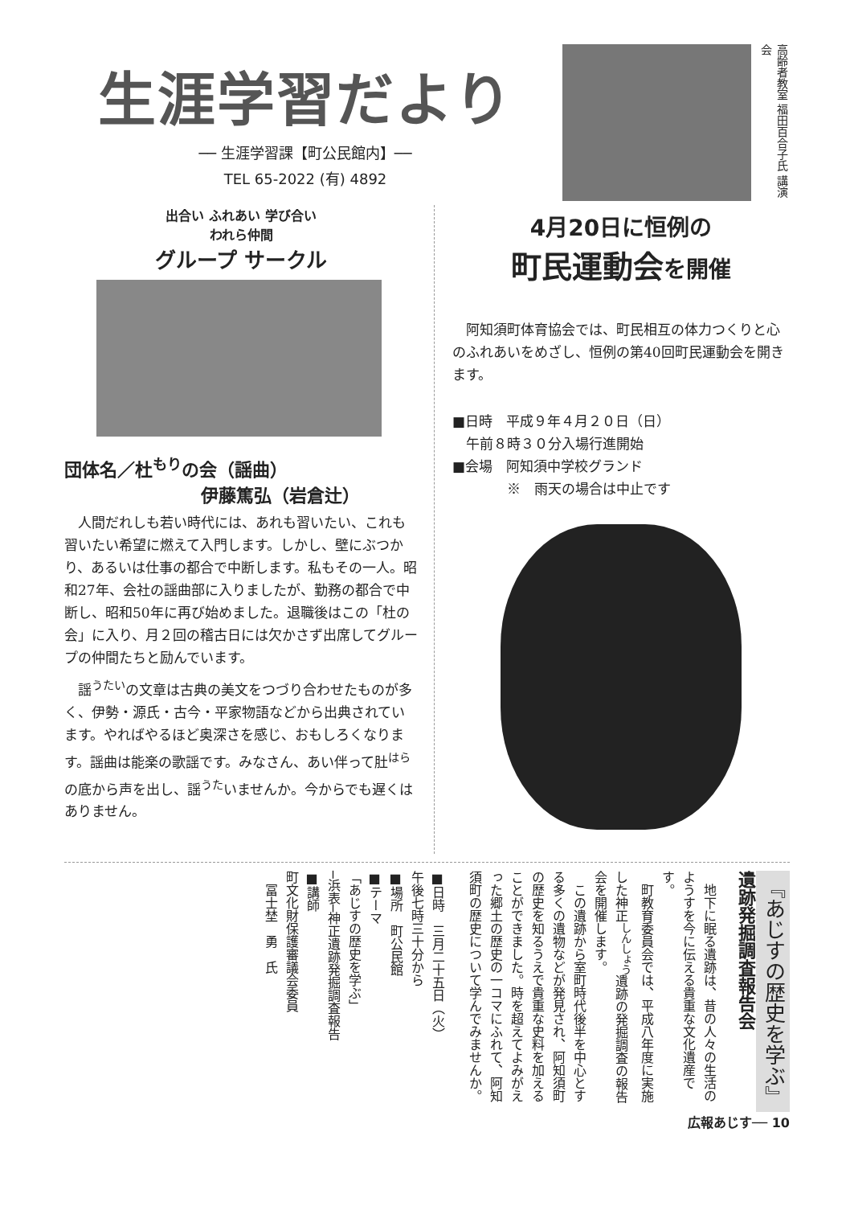生涯学習だより
── 生涯学習課【町公民館内】──
TEL 65-2022 (有) 4892
高齢者教室 福田百合子氏 講演会
出合い ふれあい 学び合い
われら仲間
グループ サークル
団体名／杜<sup>もり</sup>の会（謡曲）
伊藤篤弘（岩倉辻）
人間だれしも若い時代には、あれも習いたい、これも習いたい希望に燃えて入門します。しかし、壁にぶつかり、あるいは仕事の都合で中断します。私もその一人。昭和27年、会社の謡曲部に入りましたが、勤務の都合で中断し、昭和50年に再び始めました。退職後はこの「杜の会」に入り、月２回の稽古日には欠かさず出席してグループの仲間たちと励んでいます。
謡<sup>うたい</sup>の文章は古典の美文をつづり合わせたものが多く、伊勢・源氏・古今・平家物語などから出典されています。やればやるほど奥深さを感じ、おもしろくなります。謡曲は能楽の歌謡です。みなさん、あい伴って肚<sup>はら</sup>の底から声を出し、謡<sup>うた</sup>いませんか。今からでも遅くはありません。
4月20日に恒例の
町民運動会を開催
阿知須町体育協会では、町民相互の体力つくりと心のふれあいをめざし、恒例の第40回町民運動会を開きます。
■日時　平成９年４月２０日（日）
　午前８時３０分入場行進開始
■会場　阿知須中学校グランド
　　　　※　雨天の場合は中止です
『あじすの歴史を学ぶ』
遺跡発掘調査報告会
　地下に眠る遺跡は、昔の人々の生活のようすを今に伝える貴重な文化遺産です。
　町教育委員会では、平成八年度に実施した神正<sup>しんしょう</sup>遺跡の発掘調査の報告会を開催します。
　この遺跡から室町時代後半を中心とする多くの遺物などが発見され、阿知須町の歴史を知るうえで貴重な史料を加えることができました。時を超えてよみがえった郷土の歴史の一コマにふれて、阿知須町の歴史について学んでみませんか。
■日時　三月二十五日（火）
午後七時三十分から
■場所　町公民館
■テーマ
「あじすの歴史を学ぶ」
─浜表─神正遺跡発掘調査報告
■講師
町文化財保護審議会委員
　冨士埜　勇　氏
広報あじす── 10